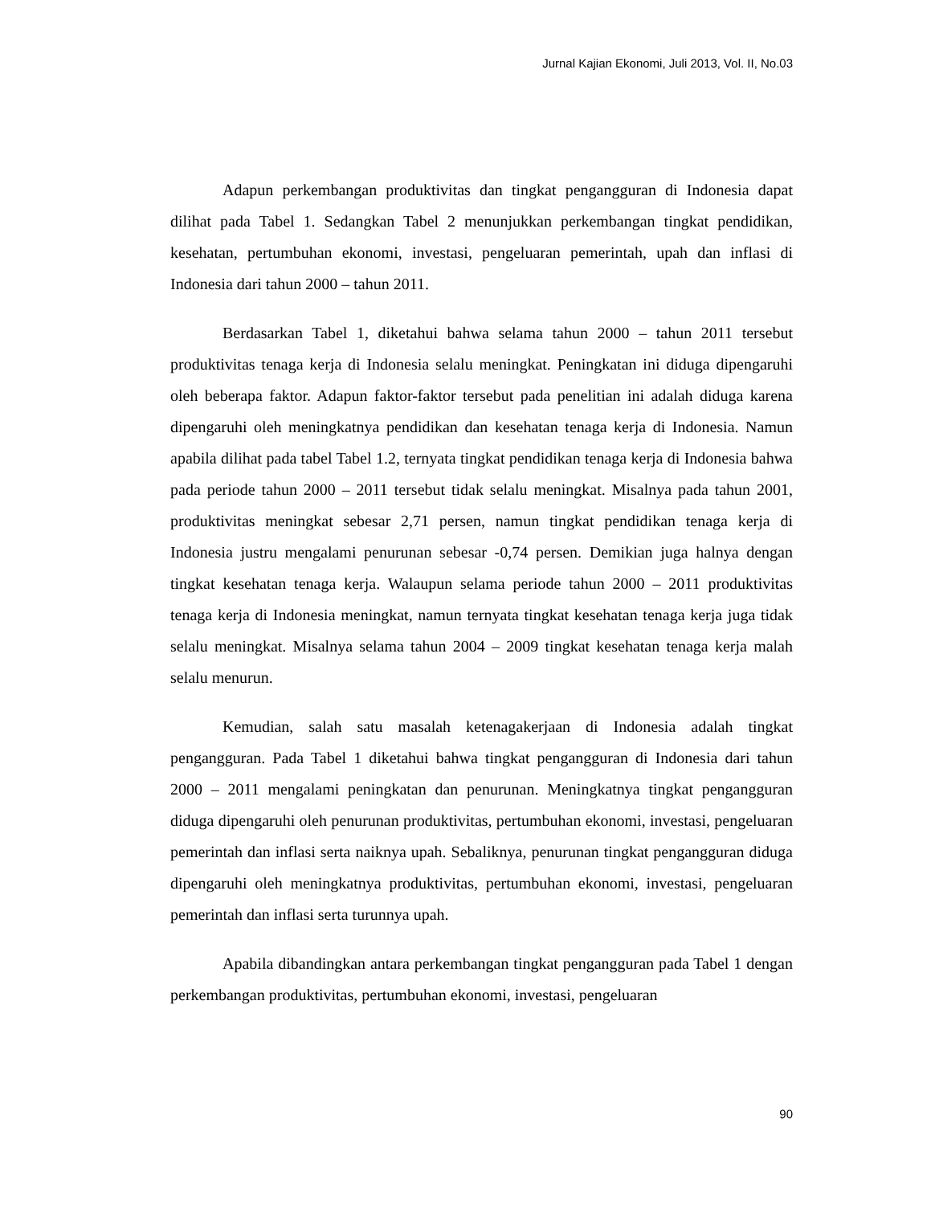Jurnal Kajian Ekonomi, Juli 2013, Vol. II, No.03
Adapun perkembangan produktivitas dan tingkat pengangguran di Indonesia dapat dilihat pada Tabel 1. Sedangkan Tabel 2 menunjukkan perkembangan tingkat pendidikan, kesehatan, pertumbuhan ekonomi, investasi, pengeluaran pemerintah, upah dan inflasi di Indonesia dari tahun 2000 – tahun 2011.
Berdasarkan Tabel 1, diketahui bahwa selama tahun 2000 – tahun 2011 tersebut produktivitas tenaga kerja di Indonesia selalu meningkat. Peningkatan ini diduga dipengaruhi oleh beberapa faktor. Adapun faktor-faktor tersebut pada penelitian ini adalah diduga karena dipengaruhi oleh meningkatnya pendidikan dan kesehatan tenaga kerja di Indonesia. Namun apabila dilihat pada tabel Tabel 1.2, ternyata tingkat pendidikan tenaga kerja di Indonesia bahwa pada periode tahun 2000 – 2011 tersebut tidak selalu meningkat. Misalnya pada tahun 2001, produktivitas meningkat sebesar 2,71 persen, namun tingkat pendidikan tenaga kerja di Indonesia justru mengalami penurunan sebesar -0,74 persen. Demikian juga halnya dengan tingkat kesehatan tenaga kerja. Walaupun selama periode tahun 2000 – 2011 produktivitas tenaga kerja di Indonesia meningkat, namun ternyata tingkat kesehatan tenaga kerja juga tidak selalu meningkat. Misalnya selama tahun 2004 – 2009 tingkat kesehatan tenaga kerja malah selalu menurun.
Kemudian, salah satu masalah ketenagakerjaan di Indonesia adalah tingkat pengangguran. Pada Tabel 1 diketahui bahwa tingkat pengangguran di Indonesia dari tahun 2000 – 2011 mengalami peningkatan dan penurunan. Meningkatnya tingkat pengangguran diduga dipengaruhi oleh penurunan produktivitas, pertumbuhan ekonomi, investasi, pengeluaran pemerintah dan inflasi serta naiknya upah. Sebaliknya, penurunan tingkat pengangguran diduga dipengaruhi oleh meningkatnya produktivitas, pertumbuhan ekonomi, investasi, pengeluaran pemerintah dan inflasi serta turunnya upah.
Apabila dibandingkan antara perkembangan tingkat pengangguran pada Tabel 1 dengan perkembangan produktivitas, pertumbuhan ekonomi, investasi, pengeluaran
90